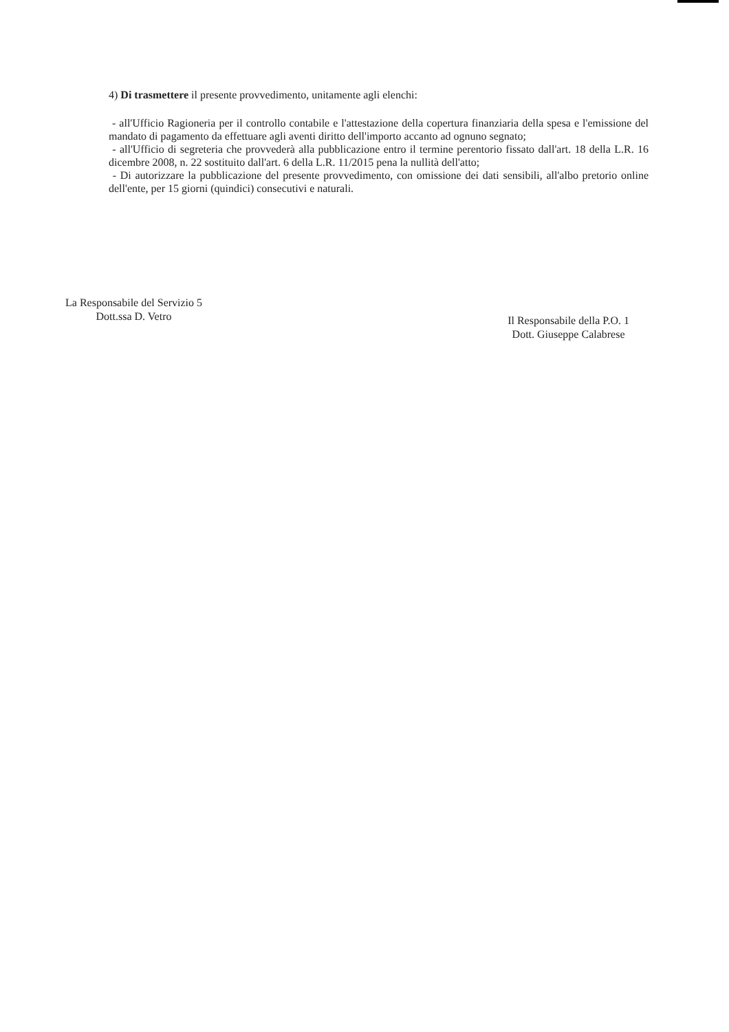4) Di trasmettere il presente provvedimento, unitamente agli elenchi:
- all'Ufficio Ragioneria per il controllo contabile e l'attestazione della copertura finanziaria della spesa e l'emissione del mandato di pagamento da effettuare agli aventi diritto dell'importo accanto ad ognuno segnato;
- all'Ufficio di segreteria che provvederà alla pubblicazione entro il termine perentorio fissato dall'art. 18 della L.R. 16 dicembre 2008, n. 22 sostituito dall'art. 6 della L.R. 11/2015 pena la nullità dell'atto;
- Di autorizzare la pubblicazione del presente provvedimento, con omissione dei dati sensibili, all'albo pretorio online dell'ente, per 15 giorni (quindici) consecutivi e naturali.
La Responsabile del Servizio 5
Dott.ssa D. Vetro
Il Responsabile della P.O. 1
Dott. Giuseppe Calabrese